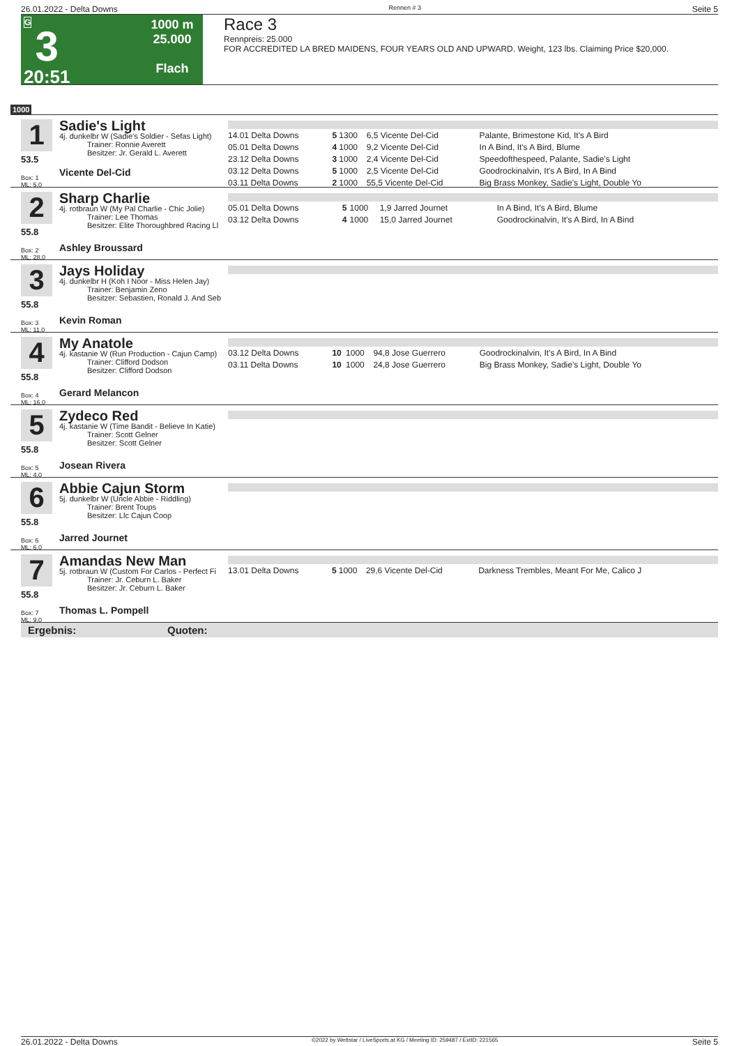26.01.2022 - Delta Downs Rennen # 3 Seite 5
G
3
20:51
1000 m
25.000
Flach
Race 3
Rennpreis: 25.000
FOR ACCREDITED LA BRED MAIDENS, FOUR YEARS OLD AND UPWARD. Weight, 123 lbs. Claiming Price $20,000.
1000
1
53.5
Box: 1
ML: 5,0
Sadie's Light
4j. dunkelbr W (Sadie's Soldier - Sefas Light)
Trainer: Ronnie Averett
Besitzer: Jr. Gerald L. Averett
Vicente Del-Cid
| 14.01 Delta Downs | 5 | 1300 | 6,5 Vicente Del-Cid | Palante, Brimestone Kid, It's A Bird |
| 05.01 Delta Downs | 4 | 1000 | 9,2 Vicente Del-Cid | In A Bind, It's A Bird, Blume |
| 23.12 Delta Downs | 3 | 1000 | 2,4 Vicente Del-Cid | Speedofthespeed, Palante, Sadie's Light |
| 03.12 Delta Downs | 5 | 1000 | 2,5 Vicente Del-Cid | Goodrockinalvin, It's A Bird, In A Bind |
| 03.11 Delta Downs | 2 | 1000 | 55,5 Vicente Del-Cid | Big Brass Monkey, Sadie's Light, Double Yo |
2
55.8
Box: 2
ML: 28,0
Sharp Charlie
4j. rotbraun W (My Pal Charlie - Chic Jolie)
Trainer: Lee Thomas
Besitzer: Elite Thoroughbred Racing Ll
Ashley Broussard
| 05.01 Delta Downs | 5 | 1000 | 1,9 Jarred Journet | In A Bind, It's A Bird, Blume |
| 03.12 Delta Downs | 4 | 1000 | 15,0 Jarred Journet | Goodrockinalvin, It's A Bird, In A Bind |
3
55.8
Box: 3
ML: 11,0
Jays Holiday
4j. dunkelbr H (Koh I Noor - Miss Helen Jay)
Trainer: Benjamin Zeno
Besitzer: Sebastien, Ronald J. And Seb
Kevin Roman
4
55.8
Box: 4
ML: 16,0
My Anatole
4j. kastanie W (Run Production - Cajun Camp)
Trainer: Clifford Dodson
Besitzer: Clifford Dodson
Gerard Melancon
| 03.12 Delta Downs | 10 | 1000 | 94,8 Jose Guerrero | Goodrockinalvin, It's A Bird, In A Bind |
| 03.11 Delta Downs | 10 | 1000 | 24,8 Jose Guerrero | Big Brass Monkey, Sadie's Light, Double Yo |
5
55.8
Box: 5
ML: 4,0
Zydeco Red
4j. kastanie W (Time Bandit - Believe In Katie)
Trainer: Scott Gelner
Besitzer: Scott Gelner
Josean Rivera
6
55.8
Box: 6
ML: 6,0
Abbie Cajun Storm
5j. dunkelbr W (Uncle Abbie - Riddling)
Trainer: Brent Toups
Besitzer: Llc Cajun Coop
Jarred Journet
7
55.8
Box: 7
ML: 9,0
Amandas New Man
5j. rotbraun W (Custom For Carlos - Perfect Fi
Trainer: Jr. Ceburn L. Baker
Besitzer: Jr. Ceburn L. Baker
Thomas L. Pompell
| 13.01 Delta Downs | 5 | 1000 | 29,6 Vicente Del-Cid | Darkness Trembles, Meant For Me, Calico J |
Ergebnis: Quoten:
26.01.2022 - Delta Downs ©2022 by Wettstar / LiveSports.at KG / Meeting ID: 259487 / ExtID: 221565 Seite 5